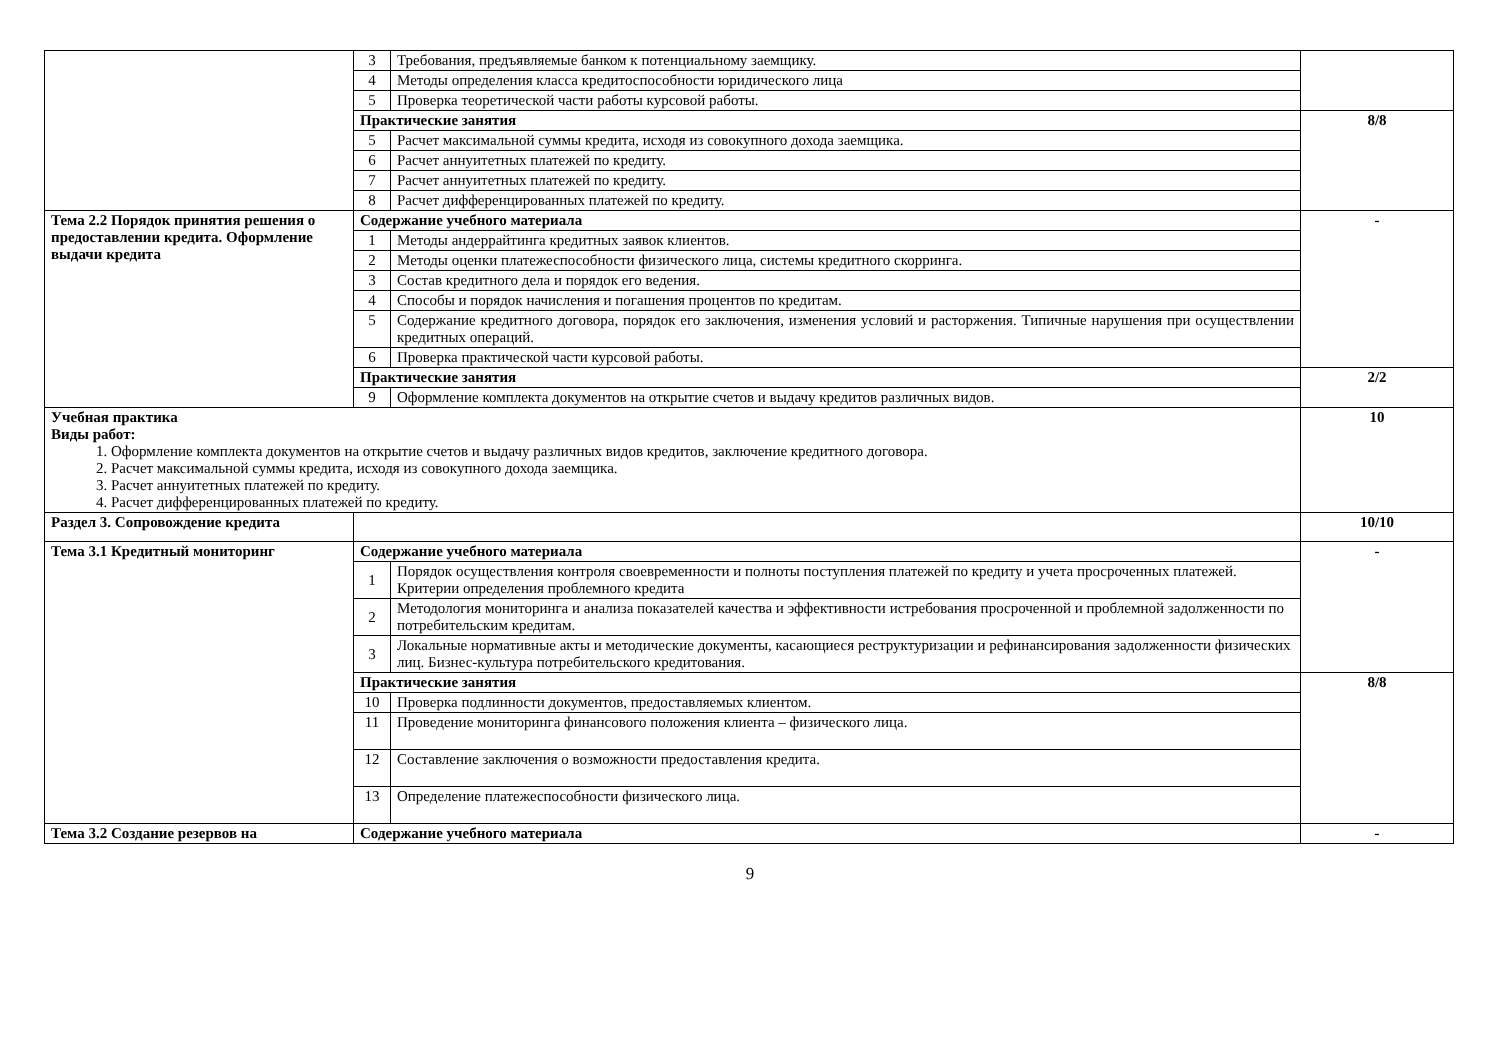| | 3 | Требования, предъявляемые банком к потенциальному заемщику. | |
| | 4 | Методы определения класса кредитоспособности юридического лица | |
| | 5 | Проверка теоретической части работы курсовой работы. | |
| | Практические занятия | | 8/8 |
| | 5 | Расчет максимальной суммы кредита, исходя из совокупного дохода заемщика. | |
| | 6 | Расчет аннуитетных платежей по кредиту. | |
| | 7 | Расчет аннуитетных платежей по кредиту. | |
| | 8 | Расчет дифференцированных платежей по кредиту. | |
| Тема 2.2 Порядок принятия решения о предоставлении кредита. Оформление выдачи кредита | Содержание учебного материала | | - |
| | 1 | Методы андеррайтинга кредитных заявок клиентов. | |
| | 2 | Методы оценки платежеспособности физического лица, системы кредитного скорринга. | |
| | 3 | Состав кредитного дела и порядок его ведения. | |
| | 4 | Способы и порядок начисления и погашения процентов по кредитам. | |
| | 5 | Содержание кредитного договора, порядок его заключения, изменения условий и расторжения. Типичные нарушения при осуществлении кредитных операций. | |
| | 6 | Проверка практической части курсовой работы. | |
| | Практические занятия | | 2/2 |
| | 9 | Оформление комплекта документов на открытие счетов и выдачу кредитов различных видов. | |
| Учебная практика Виды работ: 1. Оформление комплекта документов на открытие счетов и выдачу различных видов кредитов, заключение кредитного договора. 2. Расчет максимальной суммы кредита, исходя из совокупного дохода заемщика. 3. Расчет аннуитетных платежей по кредиту. 4. Расчет дифференцированных платежей по кредиту. | | | 10 |
| Раздел 3. Сопровождение кредита | | | 10/10 |
| Тема 3.1 Кредитный мониторинг | Содержание учебного материала | | - |
| | 1 | Порядок осуществления контроля своевременности и полноты поступления платежей по кредиту и учета просроченных платежей. Критерии определения проблемного кредита | |
| | 2 | Методология мониторинга и анализа показателей качества и эффективности истребования просроченной и проблемной задолженности по потребительским кредитам. | |
| | 3 | Локальные нормативные акты и методические документы, касающиеся реструктуризации и рефинансирования задолженности физических лиц. Бизнес-культура потребительского кредитования. | |
| | Практические занятия | | 8/8 |
| | 10 | Проверка подлинности документов, предоставляемых клиентом. | |
| | 11 | Проведение мониторинга финансового положения клиента – физического лица. | |
| | 12 | Составление заключения о возможности предоставления кредита. | |
| | 13 | Определение платежеспособности физического лица. | |
| Тема 3.2 Создание резервов на | Содержание учебного материала | | - |
9